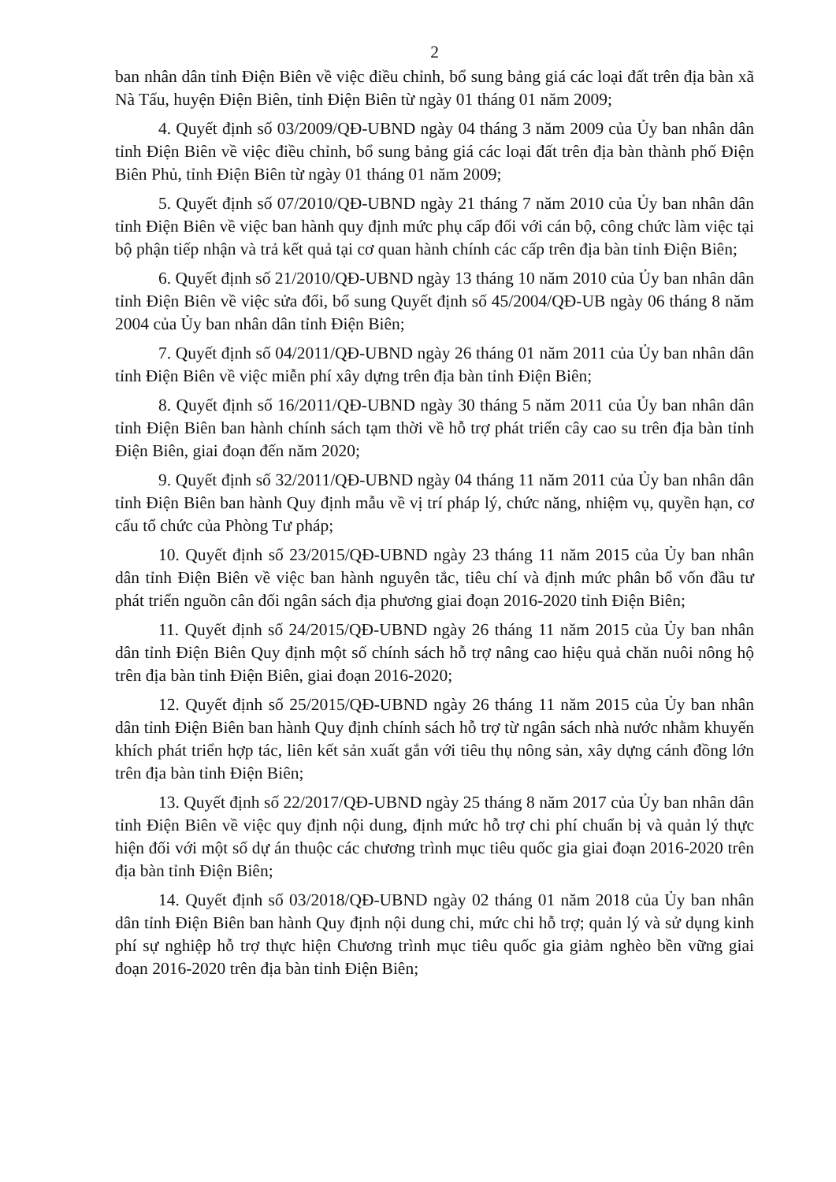2
ban nhân dân tỉnh Điện Biên về việc điều chỉnh, bổ sung bảng giá các loại đất trên địa bàn xã Nà Tấu, huyện Điện Biên, tỉnh Điện Biên từ ngày 01 tháng 01 năm 2009;
4. Quyết định số 03/2009/QĐ-UBND ngày 04 tháng 3 năm 2009 của Ủy ban nhân dân tỉnh Điện Biên về việc điều chỉnh, bổ sung bảng giá các loại đất trên địa bàn thành phố Điện Biên Phủ, tỉnh Điện Biên từ ngày 01 tháng 01 năm 2009;
5. Quyết định số 07/2010/QĐ-UBND ngày 21 tháng 7 năm 2010 của Ủy ban nhân dân tỉnh Điện Biên về việc ban hành quy định mức phụ cấp đối với cán bộ, công chức làm việc tại bộ phận tiếp nhận và trả kết quả tại cơ quan hành chính các cấp trên địa bàn tỉnh Điện Biên;
6. Quyết định số 21/2010/QĐ-UBND ngày 13 tháng 10 năm 2010 của Ủy ban nhân dân tỉnh Điện Biên về việc sửa đổi, bổ sung Quyết định số 45/2004/QĐ-UB ngày 06 tháng 8 năm 2004 của Ủy ban nhân dân tỉnh Điện Biên;
7. Quyết định số 04/2011/QĐ-UBND ngày 26 tháng 01 năm 2011 của Ủy ban nhân dân tỉnh Điện Biên về việc miễn phí xây dựng trên địa bàn tỉnh Điện Biên;
8. Quyết định số 16/2011/QĐ-UBND ngày 30 tháng 5 năm 2011 của Ủy ban nhân dân tỉnh Điện Biên ban hành chính sách tạm thời về hỗ trợ phát triển cây cao su trên địa bàn tỉnh Điện Biên, giai đoạn đến năm 2020;
9. Quyết định số 32/2011/QĐ-UBND ngày 04 tháng 11 năm 2011 của Ủy ban nhân dân tỉnh Điện Biên ban hành Quy định mẫu về vị trí pháp lý, chức năng, nhiệm vụ, quyền hạn, cơ cấu tổ chức của Phòng Tư pháp;
10. Quyết định số 23/2015/QĐ-UBND ngày 23 tháng 11 năm 2015 của Ủy ban nhân dân tỉnh Điện Biên về việc ban hành nguyên tắc, tiêu chí và định mức phân bổ vốn đầu tư phát triển nguồn cân đối ngân sách địa phương giai đoạn 2016-2020 tỉnh Điện Biên;
11. Quyết định số 24/2015/QĐ-UBND ngày 26 tháng 11 năm 2015 của Ủy ban nhân dân tỉnh Điện Biên Quy định một số chính sách hỗ trợ nâng cao hiệu quả chăn nuôi nông hộ trên địa bàn tỉnh Điện Biên, giai đoạn 2016-2020;
12. Quyết định số 25/2015/QĐ-UBND ngày 26 tháng 11 năm 2015 của Ủy ban nhân dân tỉnh Điện Biên ban hành Quy định chính sách hỗ trợ từ ngân sách nhà nước nhằm khuyến khích phát triển hợp tác, liên kết sản xuất gắn với tiêu thụ nông sản, xây dựng cánh đồng lớn trên địa bàn tỉnh Điện Biên;
13. Quyết định số 22/2017/QĐ-UBND ngày 25 tháng 8 năm 2017 của Ủy ban nhân dân tỉnh Điện Biên về việc quy định nội dung, định mức hỗ trợ chi phí chuẩn bị và quản lý thực hiện đối với một số dự án thuộc các chương trình mục tiêu quốc gia giai đoạn 2016-2020 trên địa bàn tỉnh Điện Biên;
14. Quyết định số 03/2018/QĐ-UBND ngày 02 tháng 01 năm 2018 của Ủy ban nhân dân tỉnh Điện Biên ban hành Quy định nội dung chi, mức chi hỗ trợ; quản lý và sử dụng kinh phí sự nghiệp hỗ trợ thực hiện Chương trình mục tiêu quốc gia giảm nghèo bền vững giai đoạn 2016-2020 trên địa bàn tỉnh Điện Biên;